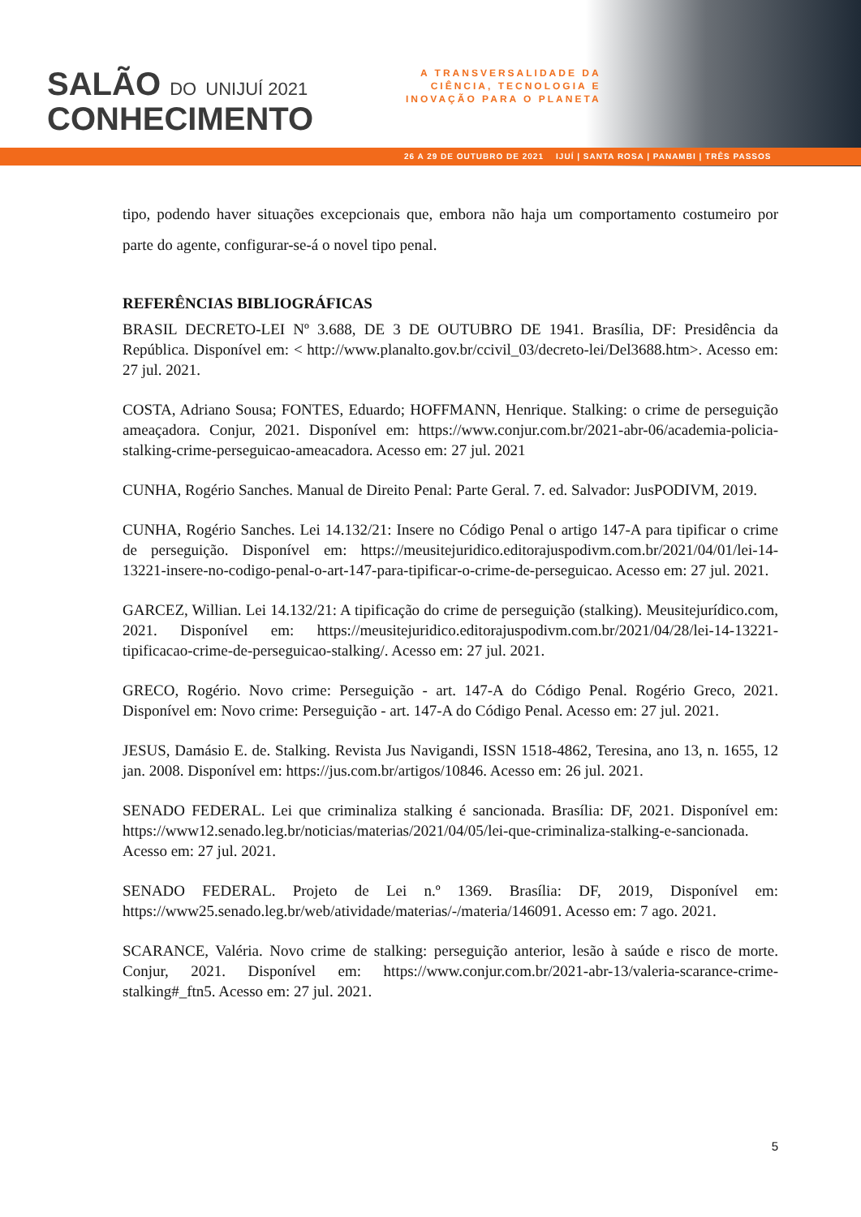SALÃO DO UNIJUÍ 2021
CONHECIMENTO
A TRANSVERSALIDADE DA
CIÊNCIA, TECNOLOGIA E
INOVAÇÃO PARA O PLANETA
26 A 29 DE OUTUBRO DE 2021 IJUÍ | SANTA ROSA | PANAMBI | TRÊS PASSOS
tipo, podendo haver situações excepcionais que, embora não haja um comportamento costumeiro por parte do agente, configurar-se-á o novel tipo penal.
REFERÊNCIAS BIBLIOGRÁFICAS
BRASIL DECRETO-LEI Nº 3.688, DE 3 DE OUTUBRO DE 1941. Brasília, DF: Presidência da República. Disponível em: < http://www.planalto.gov.br/ccivil_03/decreto-lei/Del3688.htm>. Acesso em: 27 jul. 2021.
COSTA, Adriano Sousa; FONTES, Eduardo; HOFFMANN, Henrique. Stalking: o crime de perseguição ameaçadora. Conjur, 2021. Disponível em: https://www.conjur.com.br/2021-abr-06/academia-policia-stalking-crime-perseguicao-ameacadora. Acesso em: 27 jul. 2021
CUNHA, Rogério Sanches. Manual de Direito Penal: Parte Geral. 7. ed. Salvador: JusPODIVM, 2019.
CUNHA, Rogério Sanches. Lei 14.132/21: Insere no Código Penal o artigo 147-A para tipificar o crime de perseguição. Disponível em: https://meusitejuridico.editorajuspodivm.com.br/2021/04/01/lei-14-13221-insere-no-codigo-penal-o-art-147-para-tipificar-o-crime-de-perseguicao. Acesso em: 27 jul. 2021.
GARCEZ, Willian. Lei 14.132/21: A tipificação do crime de perseguição (stalking). Meusitejurídico.com, 2021. Disponível em: https://meusitejuridico.editorajuspodivm.com.br/2021/04/28/lei-14-13221-tipificacao-crime-de-perseguicao-stalking/. Acesso em: 27 jul. 2021.
GRECO, Rogério. Novo crime: Perseguição - art. 147-A do Código Penal. Rogério Greco, 2021. Disponível em: Novo crime: Perseguição - art. 147-A do Código Penal. Acesso em: 27 jul. 2021.
JESUS, Damásio E. de. Stalking. Revista Jus Navigandi, ISSN 1518-4862, Teresina, ano 13, n. 1655, 12 jan. 2008. Disponível em: https://jus.com.br/artigos/10846. Acesso em: 26 jul. 2021.
SENADO FEDERAL. Lei que criminaliza stalking é sancionada. Brasília: DF, 2021. Disponível em: https://www12.senado.leg.br/noticias/materias/2021/04/05/lei-que-criminaliza-stalking-e-sancionada. Acesso em: 27 jul. 2021.
SENADO FEDERAL. Projeto de Lei n.º 1369. Brasília: DF, 2019, Disponível em: https://www25.senado.leg.br/web/atividade/materias/-/materia/146091. Acesso em: 7 ago. 2021.
SCARANCE, Valéria. Novo crime de stalking: perseguição anterior, lesão à saúde e risco de morte. Conjur, 2021. Disponível em: https://www.conjur.com.br/2021-abr-13/valeria-scarance-crime-stalking#_ftn5. Acesso em: 27 jul. 2021.
5